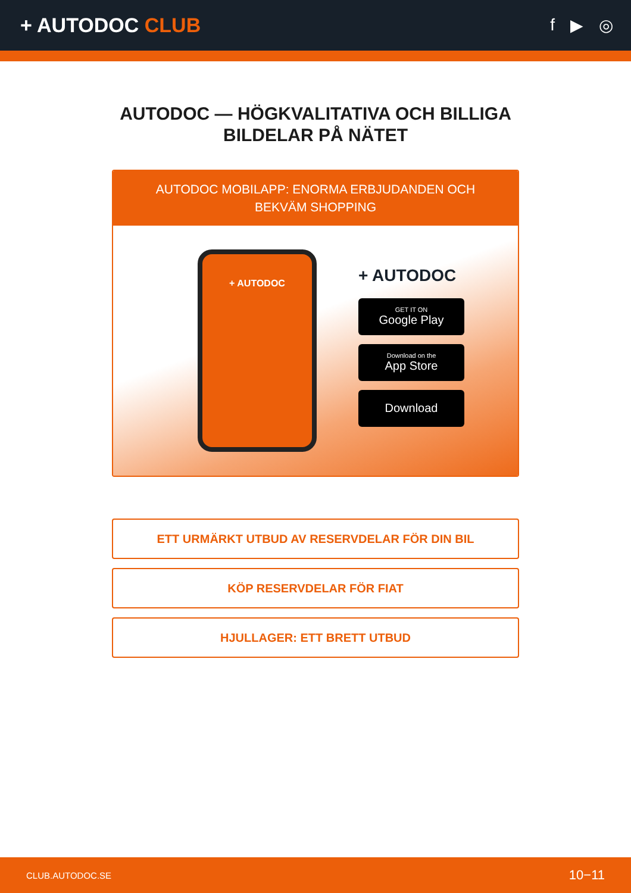+ AUTODOC CLUB
f ▶ ◎
AUTODOC — HÖGKVALITATIVA OCH BILLIGA BILDELAR PÅ NÄTET
AUTODOC MOBILAPP: ENORMA ERBJUDANDEN OCH BEKVÄM SHOPPING
+ AUTODOC
+ AUTODOC
GET IT ON
Google Play
Download on the
App Store
Download
ETT URMÄRKT UTBUD AV RESERVDELAR FÖR DIN BIL
KÖP RESERVDELAR FÖR FIAT
HJULLAGER: ETT BRETT UTBUD
CLUB.AUTODOC.SE 10−11